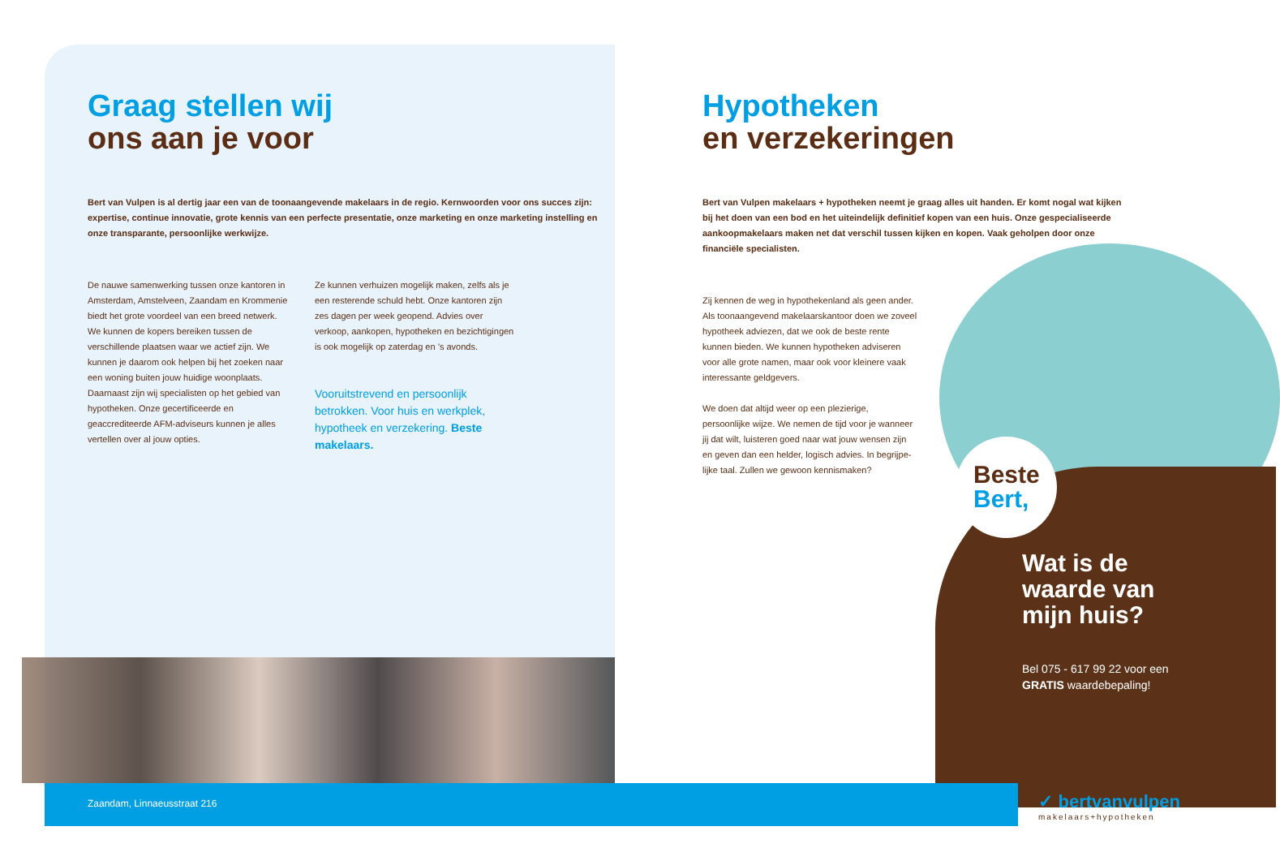Graag stellen wij
ons aan je voor
Bert van Vulpen is al dertig jaar een van de toonaangevende makelaars in de regio. Kernwoorden voor ons succes zijn: expertise, continue innovatie, grote kennis van een perfecte presentatie, onze marketing en onze marketing instelling en onze transparante, persoonlijke werkwijze.
De nauwe samenwerking tussen onze kantoren in Amsterdam, Amstelveen, Zaandam en Krommenie biedt het grote voordeel van een breed netwerk. We kunnen de kopers bereiken tussen de verschillende plaatsen waar we actief zijn. We kunnen je daarom ook helpen bij het zoeken naar een woning buiten jouw huidige woonplaats. Daarnaast zijn wij specialisten op het gebied van hypotheken. Onze gecertificeerde en geaccrediteerde AFM-adviseurs kunnen je alles vertellen over al jouw opties.
Ze kunnen verhuizen mogelijk maken, zelfs als je een resterende schuld hebt. Onze kantoren zijn zes dagen per week geopend. Advies over verkoop, aankopen, hypotheken en bezichtigingen is ook mogelijk op zaterdag en ’s avonds.
Vooruitstrevend en persoonlijk betrokken. Voor huis en werkplek, hypotheek en verzekering. Beste makelaars.
Hypotheken
en verzekeringen
Bert van Vulpen makelaars + hypotheken neemt je graag alles uit handen. Er komt nogal wat kijken bij het doen van een bod en het uiteindelijk definitief kopen van een huis. Onze gespecialiseerde aankoopmakelaars maken net dat verschil tussen kijken en kopen. Vaak geholpen door onze financiële specialisten.
Zij kennen de weg in hypothekenland als geen ander. Als toonaangevend makelaarskantoor doen we zoveel hypotheek adviezen, dat we ook de beste rente kunnen bieden. We kunnen hypotheken adviseren voor alle grote namen, maar ook voor kleinere vaak interessante geldgevers.
We doen dat altijd weer op een plezierige, persoonlijke wijze. We nemen de tijd voor je wanneer jij dat wilt, luisteren goed naar wat jouw wensen zijn en geven dan een helder, logisch advies. In begrijpe-lijke taal. Zullen we gewoon kennismaken?
Beste
Bert,
Wat is de waarde van mijn huis?
Bel 075 - 617 99 22 voor een GRATIS waardebepaling!
Zaandam, Linnaeusstraat 216
✓ bertvanvulpen
makelaars+hypotheken